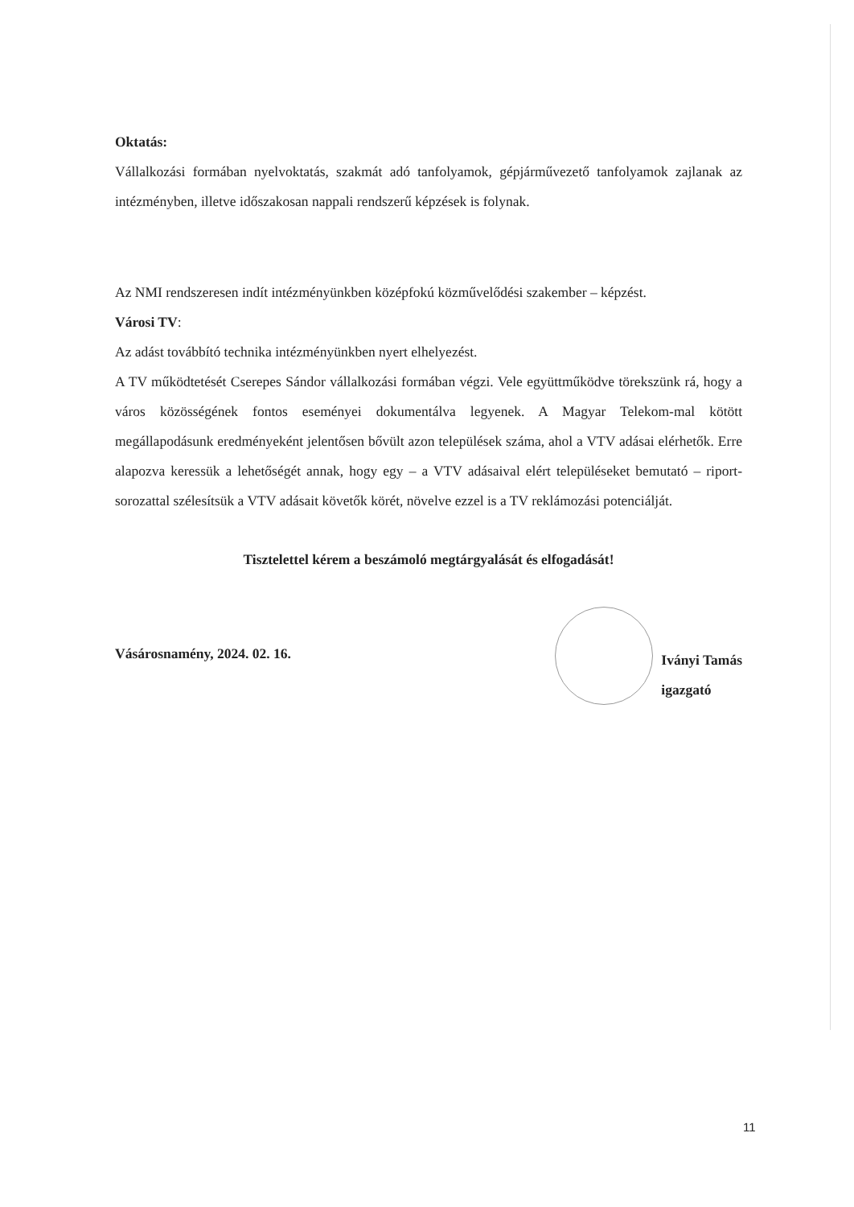Oktatás:
Vállalkozási formában nyelvoktatás, szakmát adó tanfolyamok, gépjárművezető tanfolyamok zajlanak az intézményben, illetve időszakosan nappali rendszerű képzések is folynak.
Az NMI rendszeresen indít intézményünkben középfokú közművelődési szakember – képzést.
Városi TV:
Az adást továbbító technika intézményünkben nyert elhelyezést.
A TV működtetését Cserepes Sándor vállalkozási formában végzi. Vele együttműködve törekszünk rá, hogy a város közösségének fontos eseményei dokumentálva legyenek. A Magyar Telekom-mal kötött megállapodásunk eredményeként jelentősen bővült azon települések száma, ahol a VTV adásai elérhetők. Erre alapozva keressük a lehetőségét annak, hogy egy – a VTV adásaival elért településeket bemutató – riport-sorozattal szélesítsük a VTV adásait követők körét, növelve ezzel is a TV reklámozási potenciálját.
Tisztelettel kérem a beszámoló megtárgyalását és elfogadását!
Vásárosnamény, 2024. 02. 16.
Iványi Tamás
igazgató
11